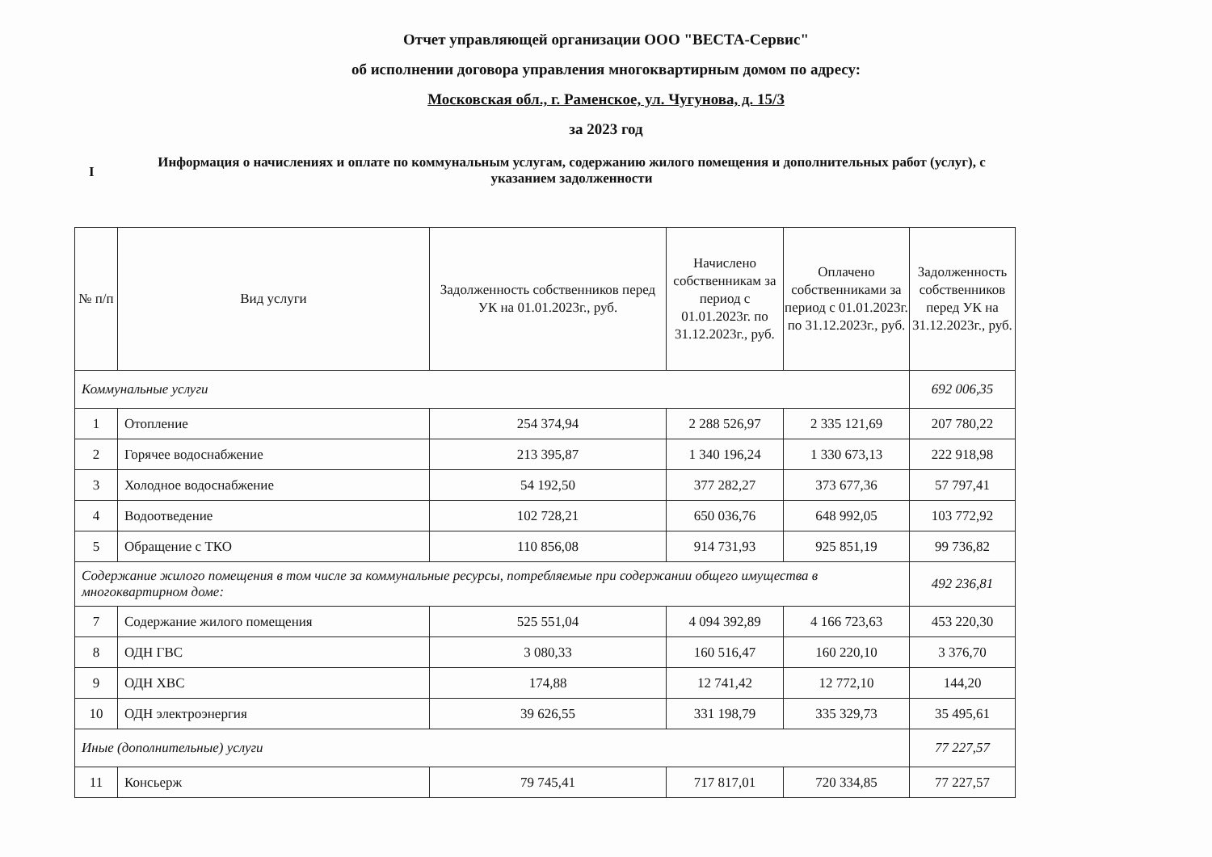Отчет управляющей организации ООО "ВЕСТА-Сервис"
об исполнении договора управления многоквартирным домом по адресу:
Московская обл., г. Раменское, ул. Чугунова, д. 15/3
за 2023 год
I
Информация о начислениях и оплате по коммунальным услугам, содержанию жилого помещения и дополнительных работ (услуг), с указанием задолженности
| № п/п | Вид услуги | Задолженность собственников перед УК на 01.01.2023г., руб. | Начислено собственникам за период с 01.01.2023г. по 31.12.2023г., руб. | Оплачено собственниками за период с 01.01.2023г. по 31.12.2023г., руб. | Задолженность собственников перед УК на 31.12.2023г., руб. |
| --- | --- | --- | --- | --- | --- |
| Коммунальные услуги | | | | | 692 006,35 |
| 1 | Отопление | 254 374,94 | 2 288 526,97 | 2 335 121,69 | 207 780,22 |
| 2 | Горячее водоснабжение | 213 395,87 | 1 340 196,24 | 1 330 673,13 | 222 918,98 |
| 3 | Холодное водоснабжение | 54 192,50 | 377 282,27 | 373 677,36 | 57 797,41 |
| 4 | Водоотведение | 102 728,21 | 650 036,76 | 648 992,05 | 103 772,92 |
| 5 | Обращение с ТКО | 110 856,08 | 914 731,93 | 925 851,19 | 99 736,82 |
| Содержание жилого помещения в том числе за коммунальные ресурсы, потребляемые при содержании общего имущества в многоквартирном доме: | | | | | 492 236,81 |
| 7 | Содержание жилого помещения | 525 551,04 | 4 094 392,89 | 4 166 723,63 | 453 220,30 |
| 8 | ОДН ГВС | 3 080,33 | 160 516,47 | 160 220,10 | 3 376,70 |
| 9 | ОДН ХВС | 174,88 | 12 741,42 | 12 772,10 | 144,20 |
| 10 | ОДН электроэнергия | 39 626,55 | 331 198,79 | 335 329,73 | 35 495,61 |
| Иные (дополнительные) услуги | | | | | 77 227,57 |
| 11 | Консьерж | 79 745,41 | 717 817,01 | 720 334,85 | 77 227,57 |